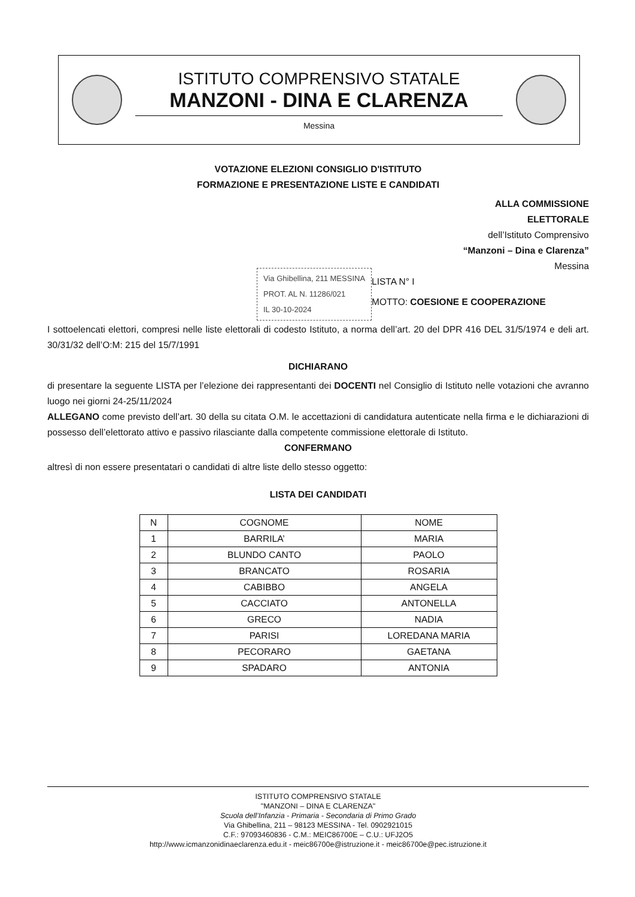ISTITUTO COMPRENSIVO STATALE
MANZONI - DINA E CLARENZA
Messina
VOTAZIONE ELEZIONI CONSIGLIO D'ISTITUTO
FORMAZIONE E PRESENTAZIONE LISTE E CANDIDATI
ALLA COMMISSIONE
ELETTORALE
dell’Istituto Comprensivo
“Manzoni – Dina e Clarenza”
Messina
Via Ghibellina, 211 MESSINA
PROT. AL N. 11286/021
IL 30-10-2024
LISTA N° I
MOTTO: COESIONE E COOPERAZIONE
I sottoelencati elettori, compresi nelle liste elettorali di codesto Istituto, a norma dell’art. 20 del DPR 416 DEL 31/5/1974 e deli art. 30/31/32 dell’O:M: 215 del 15/7/1991
DICHIARANO
di presentare la seguente LISTA per l’elezione dei rappresentanti dei DOCENTI nel Consiglio di Istituto nelle votazioni che avranno luogo nei giorni 24-25/11/2024
ALLEGANO come previsto dell’art. 30 della su citata O.M. le accettazioni di candidatura autenticate nella firma e le dichiarazioni di possesso dell’elettorato attivo e passivo rilasciante dalla competente commissione elettorale di Istituto.
CONFERMANO
altresì di non essere presentatari o candidati di altre liste dello stesso oggetto:
LISTA DEI CANDIDATI
| N | COGNOME | NOME |
| --- | --- | --- |
| 1 | BARRILA’ | MARIA |
| 2 | BLUNDO CANTO | PAOLO |
| 3 | BRANCATO | ROSARIA |
| 4 | CABIBBO | ANGELA |
| 5 | CACCIATO | ANTONELLA |
| 6 | GRECO | NADIA |
| 7 | PARISI | LOREDANA MARIA |
| 8 | PECORARO | GAETANA |
| 9 | SPADARO | ANTONIA |
ISTITUTO COMPRENSIVO STATALE
"MANZONI – DINA E CLARENZA"
Scuola dell’Infanzia - Primaria - Secondaria di Primo Grado
Via Ghibellina, 211 – 98123 MESSINA - Tel. 0902921015
C.F.: 97093460836 - C.M.: MEIC86700E – C.U.: UFJ2O5
http://www.icmanzonidinaeclarenza.edu.it - meic86700e@istruzione.it - meic86700e@pec.istruzione.it